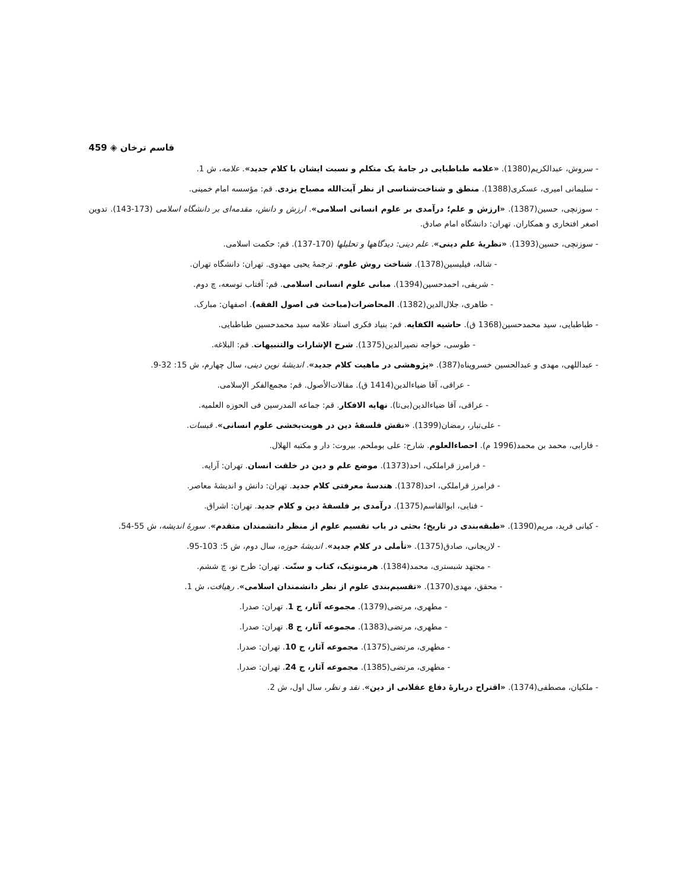459 ◈ قاسم ترخان
- سروش، عبدالکریم(1380). «علامه طباطبایی در جامهٔ یک متکلم و نسبت ایشان با کلام جدید». علامه، ش 1.
- سلیمانی امیری، عسکری(1388). منطق و شناخت‌شناسی از نظر آیت‌الله مصباح یزدی. قم: مؤسسه امام خمینی.
- سوزنچی، حسین(1387). «ارزش و علم؛ درآمدی بر علوم انسانی اسلامی». ارزش و دانش، مقدمه‌ای بر دانشگاه اسلامی (173-143). تدوین اصغر افتخاری و همکاران. تهران: دانشگاه امام صادق.
- سوزنچی، حسین(1393). «نظریهٔ علم دینی». علم دینی: دیدگاهها و تحلیلها (170-137). قم: حکمت اسلامی.
- شاله، فیلیسین(1378). شناخت روش علوم. ترجمهٔ یحیی مهدوی. تهران: دانشگاه تهران.
- شریفی، احمدحسین(1394). مبانی علوم انسانی اسلامی. قم: آفتاب توسعه، چ دوم.
- طاهری، جلال‌الدین(1382). المحاضرات(مباحث فی اصول الفقه). اصفهان: مبارک.
- طباطبایی، سید محمدحسین(1368 ق). حاشیه الکفایه. قم: بنیاد فکری استاد علامه سید محمدحسین طباطبایی.
- طوسی، خواجه نصیرالدین(1375). شرح الإشارات والتنبیهات. قم: البلاغه.
- عبداللهی، مهدی و عبدالحسین خسروپناه(387). «پژوهشی در ماهیت کلام جدید». اندیشهٔ نوین دینی، سال چهارم، ش 15: 32-9.
- عراقی، آقا ضیاءالدین(1414 ق). مقالات‌الأصول. قم: مجمع‌الفکر الإسلامی.
- عراقی، آقا ضیاءالدین(بی‌تا). نهایه الافکار. قم: جماعه المدرسین فی الحوزه العلمیه.
- علی‌تبار، رمضان(1399). «نقش فلسفهٔ دین در هویت‌بخشی علوم انسانی». قبسات.
- فارابی، محمد بن محمد(1996 م). احصاءالعلوم. شارح: علی بوملحم. بیروت: دار و مکتبه الهلال.
- فرامرز قراملکی، احد(1373). موضع علم و دین در خلقت انسان. تهران: آرایه.
- فرامرز قراملکی، احد(1378). هندسهٔ معرفتی کلام جدید. تهران: دانش و اندیشهٔ معاصر.
- فنایی، ابوالقاسم(1375). درآمدی بر فلسفهٔ دین و کلام جدید. تهران: اشراق.
- کیانی فرید، مریم(1390). «طبقه‌بندی در تاریخ؛ بحثی در باب تقسیم علوم از منظر دانشمندان متقدم». سورهٔ اندیشه، ش 55-54.
- لاریجانی، صادق(1375). «تأملی در کلام جدید». اندیشهٔ حوزه، سال دوم، ش 5: 103-95.
- مجتهد شبستری، محمد(1384). هرمنوتیک، کتاب و سنّت. تهران: طرح نو، چ ششم.
- محقق، مهدی(1370). «تقسیم‌بندی علوم از نظر دانشمندان اسلامی». رهیافت، ش 1.
- مطهری، مرتضی(1379). مجموعه آثار، ج 1. تهران: صدرا.
- مطهری، مرتضی(1383). مجموعه آثار، ج 8. تهران: صدرا.
- مطهری، مرتضی(1375). مجموعه آثار، ج 10. تهران: صدرا.
- مطهری، مرتضی(1385). مجموعه آثار، ج 24. تهران: صدرا.
- ملکیان، مصطفی(1374). «اقتراح دربارهٔ دفاع عقلانی از دین». نقد و نظر، سال اول، ش 2.